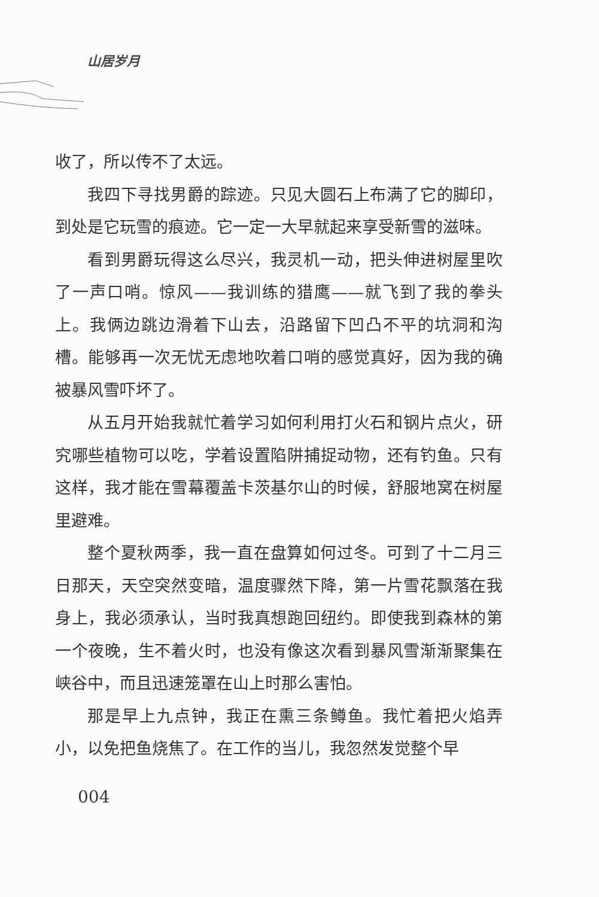山居岁月
收了，所以传不了太远。
我四下寻找男爵的踪迹。只见大圆石上布满了它的脚印，到处是它玩雪的痕迹。它一定一大早就起来享受新雪的滋味。
看到男爵玩得这么尽兴，我灵机一动，把头伸进树屋里吹了一声口哨。惊风——我训练的猎鹰——就飞到了我的拳头上。我俩边跳边滑着下山去，沿路留下凹凸不平的坑洞和沟槽。能够再一次无忧无虑地吹着口哨的感觉真好，因为我的确被暴风雪吓坏了。
从五月开始我就忙着学习如何利用打火石和钢片点火，研究哪些植物可以吃，学着设置陷阱捕捉动物，还有钓鱼。只有这样，我才能在雪幕覆盖卡茨基尔山的时候，舒服地窝在树屋里避难。
整个夏秋两季，我一直在盘算如何过冬。可到了十二月三日那天，天空突然变暗，温度骤然下降，第一片雪花飘落在我身上，我必须承认，当时我真想跑回纽约。即使我到森林的第一个夜晚，生不着火时，也没有像这次看到暴风雪渐渐聚集在峡谷中，而且迅速笼罩在山上时那么害怕。
那是早上九点钟，我正在熏三条鳟鱼。我忙着把火焰弄小，以免把鱼烧焦了。在工作的当儿，我忽然发觉整个早
004